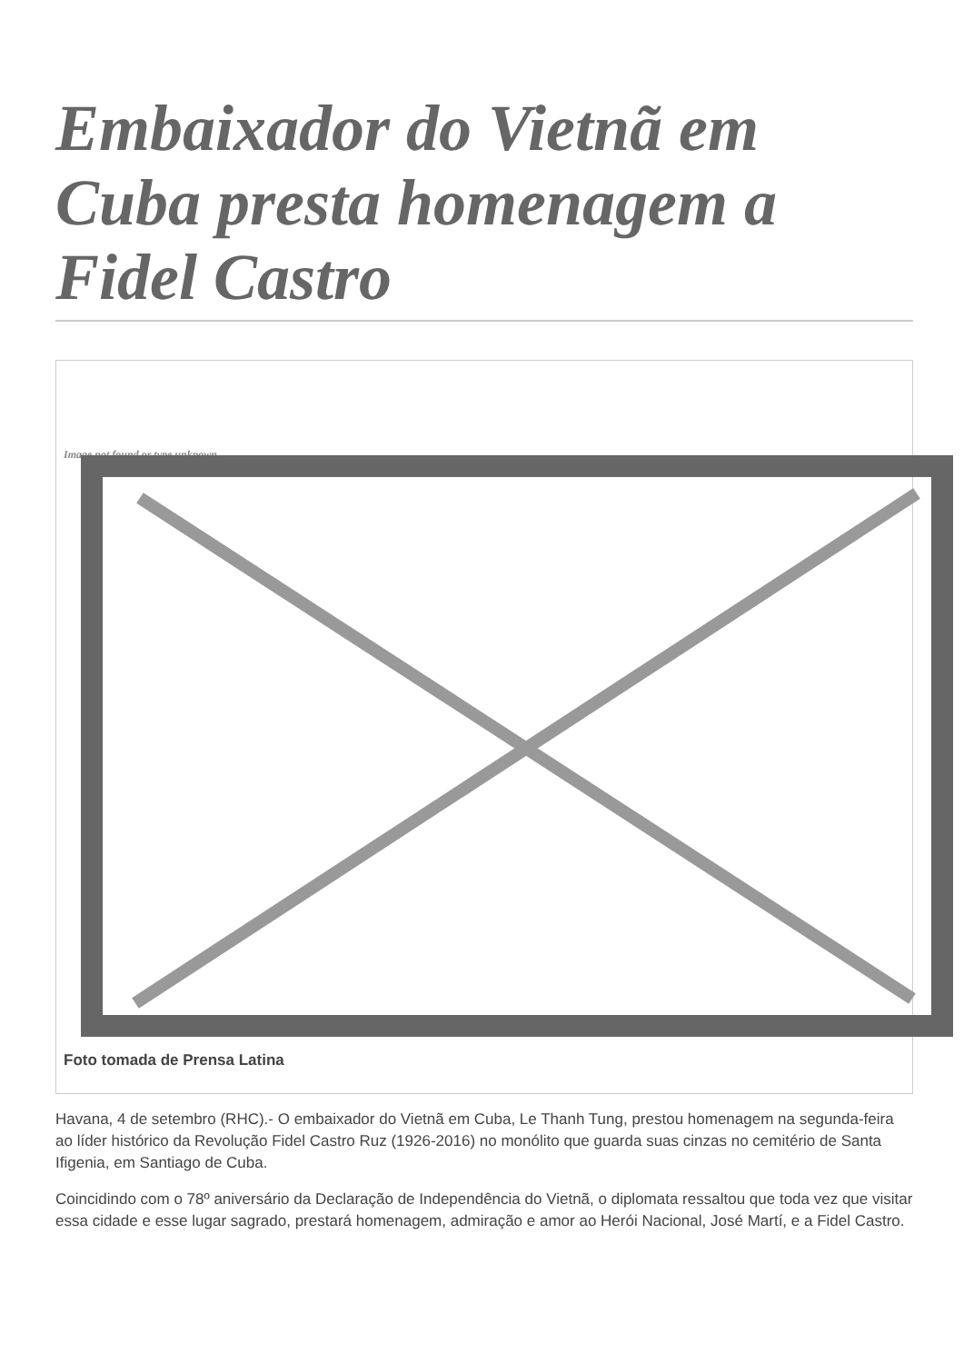Embaixador do Vietnã em Cuba presta homenagem a Fidel Castro
Image not found or type unknown
Foto tomada de Prensa Latina
Havana, 4 de setembro (RHC).- O embaixador do Vietnã em Cuba, Le Thanh Tung, prestou homenagem na segunda-feira ao líder histórico da Revolução Fidel Castro Ruz (1926-2016) no monólito que guarda suas cinzas no cemitério de Santa Ifigenia, em Santiago de Cuba.
Coincidindo com o 78º aniversário da Declaração de Independência do Vietnã, o diplomata ressaltou que toda vez que visitar essa cidade e esse lugar sagrado, prestará homenagem, admiração e amor ao Herói Nacional, José Martí, e a Fidel Castro.